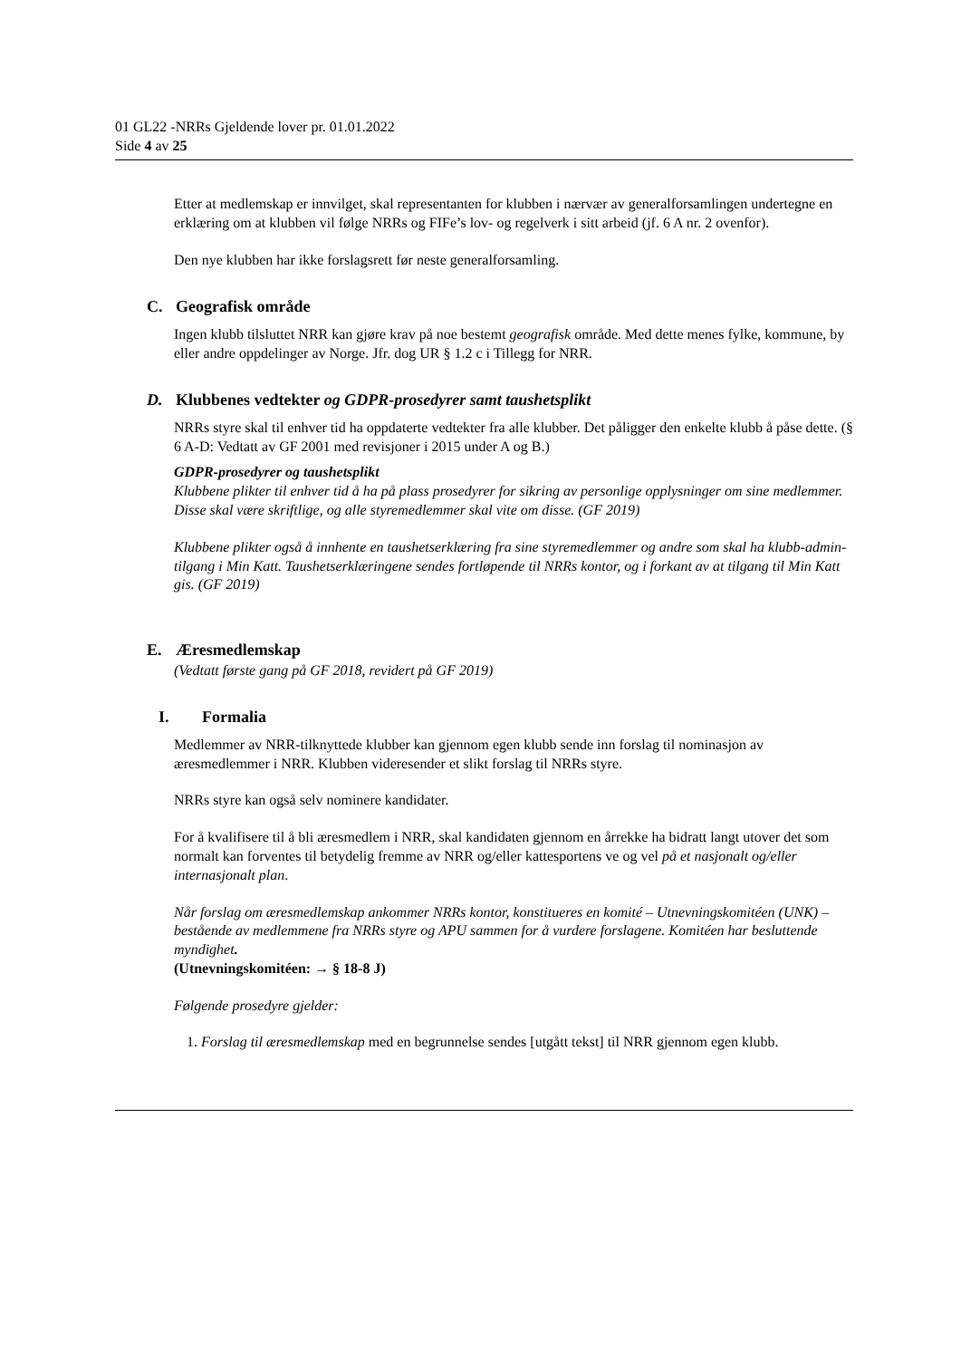01 GL22 -NRRs Gjeldende lover pr. 01.01.2022
Side 4 av 25
Etter at medlemskap er innvilget, skal representanten for klubben i nærvær av generalforsamlingen undertegne en erklæring om at klubben vil følge NRRs og FIFe’s lov- og regelverk i sitt arbeid (jf. 6 A nr. 2 ovenfor).
Den nye klubben har ikke forslagsrett før neste generalforsamling.
C. Geografisk område
Ingen klubb tilsluttet NRR kan gjøre krav på noe bestemt geografisk område. Med dette menes fylke, kommune, by eller andre oppdelinger av Norge. Jfr. dog UR § 1.2 c i Tillegg for NRR.
D. Klubbenes vedtekter og GDPR-prosedyrer samt taushetsplikt
NRRs styre skal til enhver tid ha oppdaterte vedtekter fra alle klubber. Det påligger den enkelte klubb å påse dette. (§ 6 A-D: Vedtatt av GF 2001 med revisjoner i 2015 under A og B.)
GDPR-prosedyrer og taushetsplikt
Klubbene plikter til enhver tid å ha på plass prosedyrer for sikring av personlige opplysninger om sine medlemmer. Disse skal være skriftlige, og alle styremedlemmer skal vite om disse. (GF 2019)
Klubbene plikter også å innhente en taushetserklæring fra sine styremedlemmer og andre som skal ha klubb-admin-tilgang i Min Katt. Taushetserklæringene sendes fortløpende til NRRs kontor, og i forkant av at tilgang til Min Katt gis. (GF 2019)
E. Æresmedlemskap
(Vedtatt første gang på GF 2018, revidert på GF 2019)
I. Formalia
Medlemmer av NRR-tilknyttede klubber kan gjennom egen klubb sende inn forslag til nominasjon av æresmedlemmer i NRR. Klubben videresender et slikt forslag til NRRs styre.
NRRs styre kan også selv nominere kandidater.
For å kvalifisere til å bli æresmedlem i NRR, skal kandidaten gjennom en årrekke ha bidratt langt utover det som normalt kan forventes til betydelig fremme av NRR og/eller kattesportens ve og vel på et nasjonalt og/eller internasjonalt plan.
Når forslag om æresmedlemskap ankommer NRRs kontor, konstitueres en komité – Utnevningskomitéen (UNK) – bestående av medlemmene fra NRRs styre og APU sammen for å vurdere forslagene. Komitéen har besluttende myndighet.
(Utnevningskomitéen: → § 18-8 J)
Følgende prosedyre gjelder:
1. Forslag til æresmedlemskap med en begrunnelse sendes [utgått tekst] til NRR gjennom egen klubb.